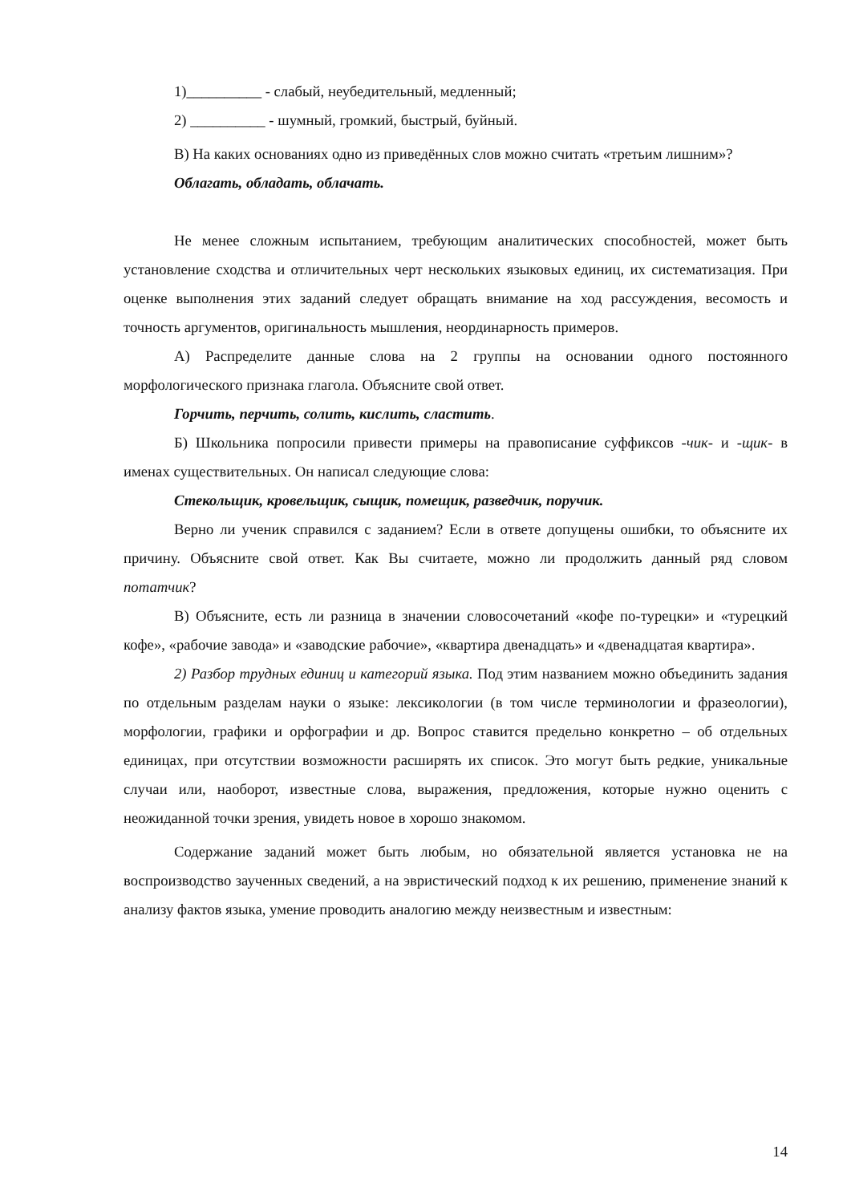1)__________ - слабый, неубедительный, медленный;
2) __________ - шумный, громкий, быстрый, буйный.
В) На каких основаниях одно из приведённых слов можно считать «третьим лишним»?
Облагать, обладать, облачать.
Не менее сложным испытанием, требующим аналитических способностей, может быть установление сходства и отличительных черт нескольких языковых единиц, их систематизация. При оценке выполнения этих заданий следует обращать внимание на ход рассуждения, весомость и точность аргументов, оригинальность мышления, неординарность примеров.
А) Распределите данные слова на 2 группы на основании одного постоянного морфологического признака глагола. Объясните свой ответ.
Горчить, перчить, солить, кислить, сластить.
Б) Школьника попросили привести примеры на правописание суффиксов -чик- и -щик- в именах существительных. Он написал следующие слова:
Стекольщик, кровельщик, сыщик, помещик, разведчик, поручик.
Верно ли ученик справился с заданием? Если в ответе допущены ошибки, то объясните их причину. Объясните свой ответ. Как Вы считаете, можно ли продолжить данный ряд словом потатчик?
В) Объясните, есть ли разница в значении словосочетаний «кофе по-турецки» и «турецкий кофе», «рабочие завода» и «заводские рабочие», «квартира двенадцать» и «двенадцатая квартира».
2) Разбор трудных единиц и категорий языка. Под этим названием можно объединить задания по отдельным разделам науки о языке: лексикологии (в том числе терминологии и фразеологии), морфологии, графики и орфографии и др. Вопрос ставится предельно конкретно – об отдельных единицах, при отсутствии возможности расширять их список. Это могут быть редкие, уникальные случаи или, наоборот, известные слова, выражения, предложения, которые нужно оценить с неожиданной точки зрения, увидеть новое в хорошо знакомом.
Содержание заданий может быть любым, но обязательной является установка не на воспроизводство заученных сведений, а на эвристический подход к их решению, применение знаний к анализу фактов языка, умение проводить аналогию между неизвестным и известным:
14